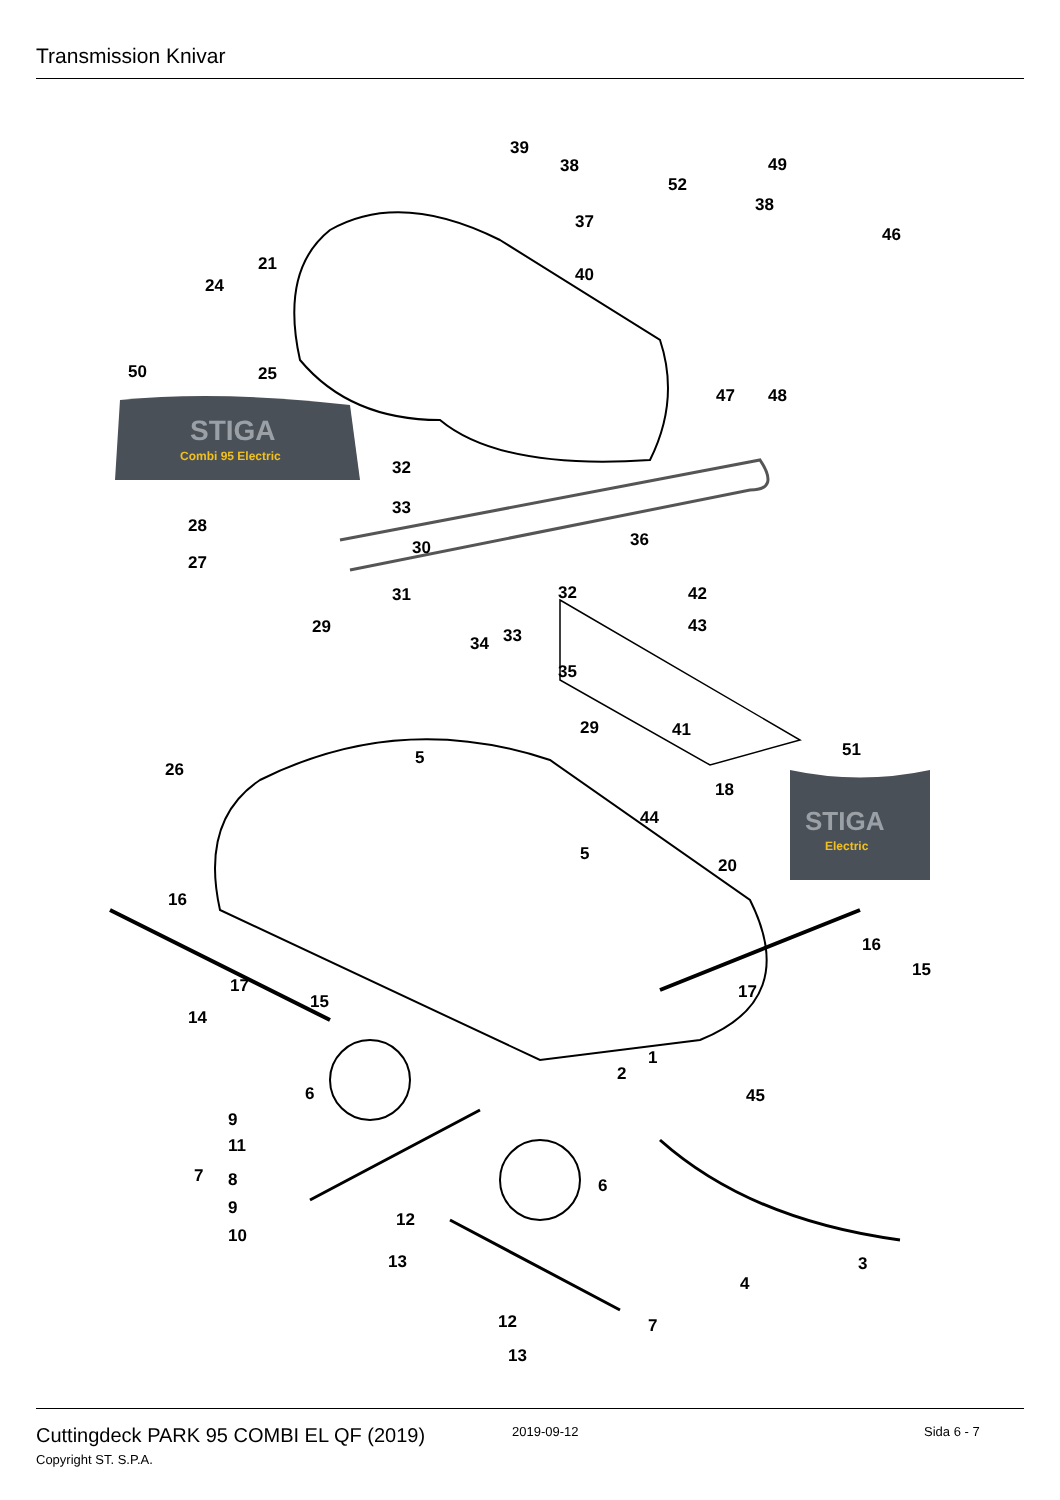Transmission Knivar
STIGA
Combi 95 Electric
STIGA
Electric
39
38
37
40
52
49
38
46
21
24
50 25
47 48
32
33
28
30 36
27
31 32 42
29 43
34 33
35
29 41
51 5
26
18
44
5
20
16
16
15
17 17 15
14
1
2
6 45
9
11
7 8 6
9
12
10
13 3
4
12 7
13
Cuttingdeck PARK 95 COMBI EL QF (2019)
2019-09-12 Sida 6 - 7
Copyright ST. S.P.A.